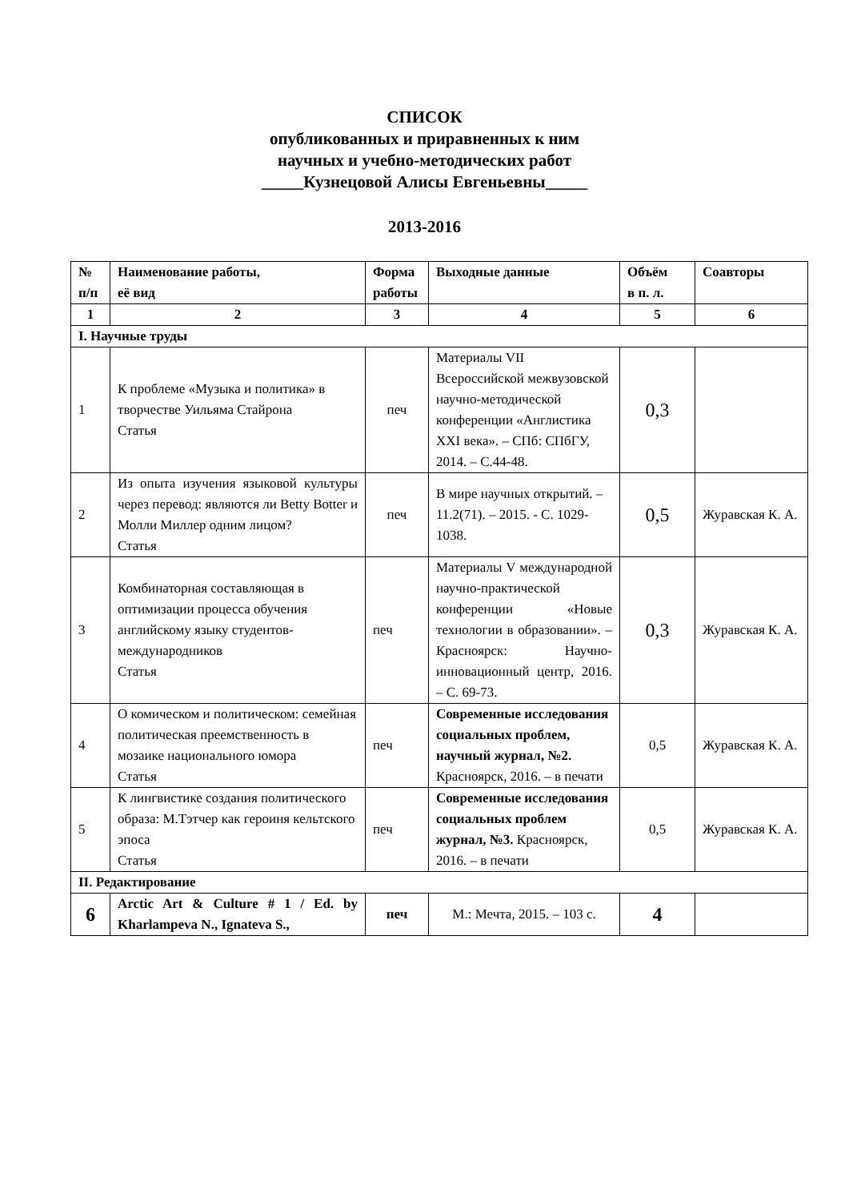СПИСОК
опубликованных и приравненных к ним
научных и учебно-методических работ
_____Кузнецовой Алисы Евгеньевны_____
2013-2016
| № п/п | Наименование работы, её вид | Форма работы | Выходные данные | Объём в п. л. | Соавторы |
| --- | --- | --- | --- | --- | --- |
| 1 | 2 | 3 | 4 | 5 | 6 |
| I. Научные труды | | | | | |
| 1 | К проблеме «Музыка и политика» в творчестве Уильяма Стайрона Статья | печ | Материалы VII Всероссийской межвузовской научно-методической конференции «Англистика XXI века». – СПб: СПбГУ, 2014. – С.44-48. | 0,3 | |
| 2 | Из опыта изучения языковой культуры через перевод: являются ли Betty Botter и Молли Миллер одним лицом? Статья | печ | В мире научных открытий. – 11.2(71). – 2015. - С. 1029-1038. | 0,5 | Журавская К. А. |
| 3 | Комбинаторная составляющая в оптимизации процесса обучения английскому языку студентов-международников Статья | печ | Материалы V международной научно-практической конференции «Новые технологии в образовании». – Красноярск: Научно-инновационный центр, 2016. – С. 69-73. | 0,3 | Журавская К. А. |
| 4 | О комическом и политическом: семейная политическая преемственность в мозаике национального юмора Статья | печ | Современные исследования социальных проблем, научный журнал, №2. Красноярск, 2016. – в печати | 0,5 | Журавская К. А. |
| 5 | К лингвистике создания политического образа: М.Тэтчер как героиня кельтского эпоса Статья | печ | Современные исследования социальных проблем журнал, №3. Красноярск, 2016. – в печати | 0,5 | Журавская К. А. |
| II. Редактирование | | | | | |
| 6 | Arctic Art & Culture # 1 / Ed. by Kharlampeva N., Ignateva S., | печ | М.: Мечта, 2015. – 103 с. | 4 | |